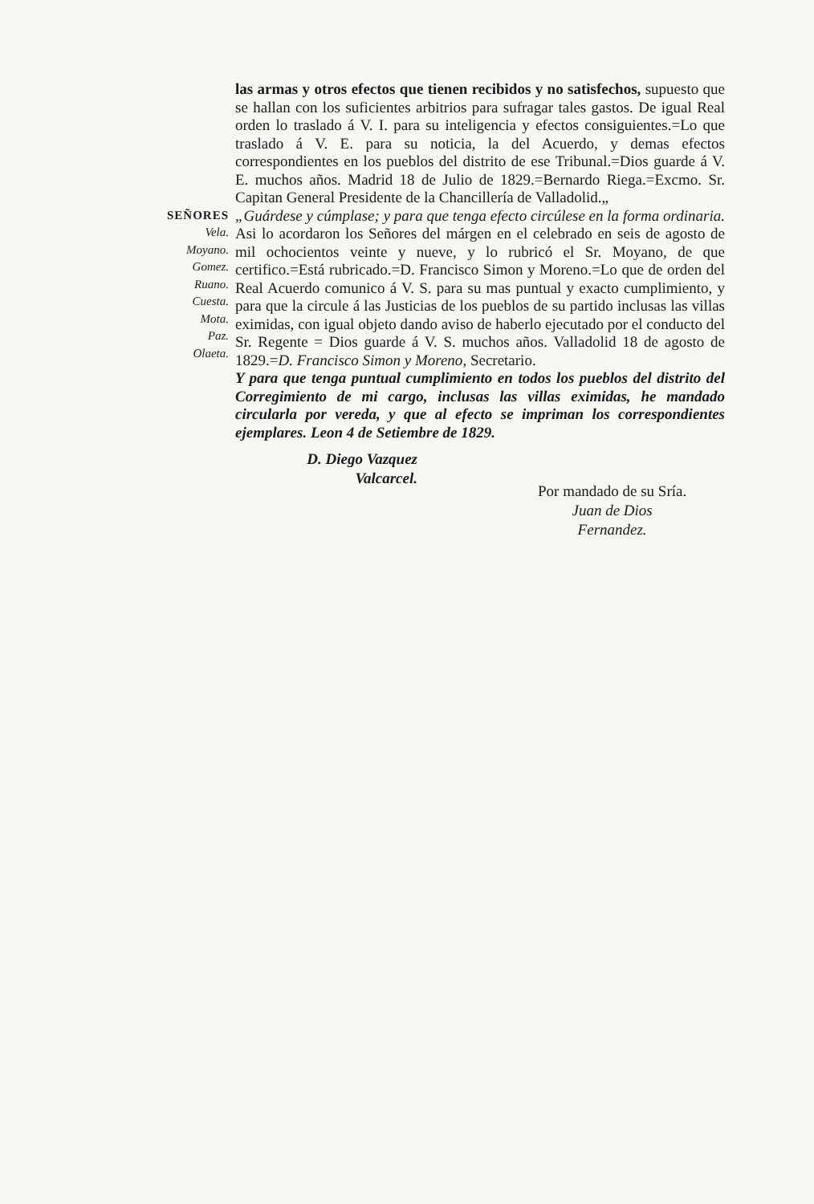las armas y otros efectos que tienen recibidos y no satisfechos, supuesto que se hallan con los suficientes arbitrios para sufragar tales gastos. De igual Real orden lo traslado á V. I. para su inteligencia y efectos consiguientes.=Lo que traslado á V. E. para su noticia, la del Acuerdo, y demas efectos correspondientes en los pueblos del distrito de ese Tribunal.=Dios guarde á V. E. muchos años. Madrid 18 de Julio de 1829.=Bernardo Riega.=Excmo. Sr. Capitan General Presidente de la Chancillería de Valladolid.„
SEÑORES
Vela.
Moyano.
Gomez.
Ruano.
Cuesta.
Mota.
Paz.
Olaeta.
„Guárdese y cúmplase; y para que tenga efecto circúlese en la forma ordinaria. Asi lo acordaron los Señores del márgen en el celebrado en seis de agosto de mil ochocientos veinte y nueve, y lo rubricó el Sr. Moyano, de que certifico.=Está rubricado.=D. Francisco Simon y Moreno.=Lo que de orden del Real Acuerdo comunico á V. S. para su mas puntual y exacto cumplimiento, y para que la circule á las Justicias de los pueblos de su partido inclusas las villas eximidas, con igual objeto dando aviso de haberlo ejecutado por el conducto del Sr. Regente = Dios guarde á V. S. muchos años. Valladolid 18 de agosto de 1829.=D. Francisco Simon y Moreno, Secretario.
Y para que tenga puntual cumplimiento en todos los pueblos del distrito del Corregimiento de mi cargo, inclusas las villas eximidas, he mandado circularla por vereda, y que al efecto se impriman los correspondientes ejemplares. Leon 4 de Setiembre de 1829.
D. Diego Vazquez
Valcarcel.
Por mandado de su Sría.
Juan de Dios
Fernandez.